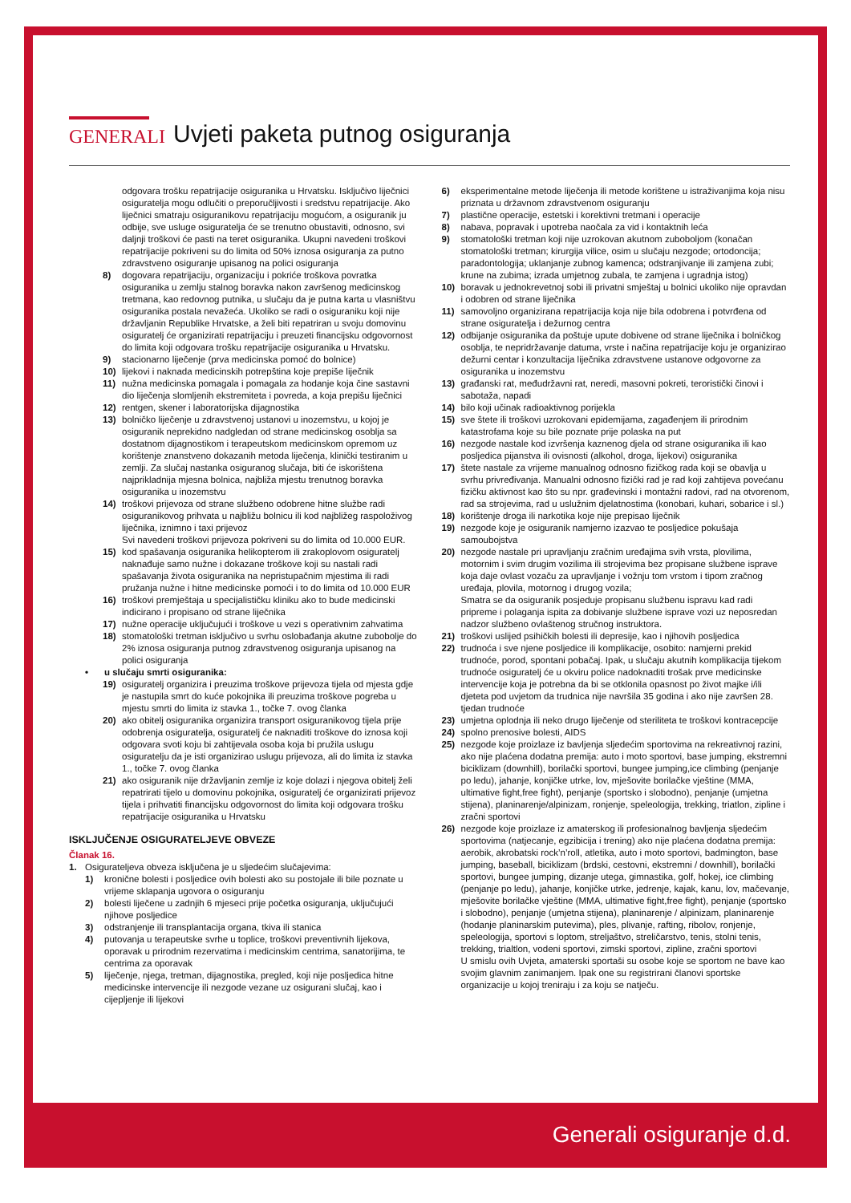GENERALI
Uvjeti paketa putnog osiguranja
odgovara trošku repatrijacije osiguranika u Hrvatsku. Isključivo liječnici osiguratelja mogu odlučiti o preporučljivosti i sredstvu repatrijacije. Ako liječnici smatraju osiguranikovu repatrijaciju mogućom, a osiguranik ju odbije, sve usluge osiguratelja će se trenutno obustaviti, odnosno, svi daljnji troškovi će pasti na teret osiguranika. Ukupni navedeni troškovi repatrijacije pokriveni su do limita od 50% iznosa osiguranja za putno zdravstveno osiguranje upisanog na polici osiguranja
8) dogovara repatrijaciju, organizaciju i pokriće troškova povratka osiguranika u zemlju stalnog boravka nakon završenog medicinskog tretmana, kao redovnog putnika, u slučaju da je putna karta u vlasništvu osiguranika postala nevažeća. Ukoliko se radi o osiguraniku koji nije državljanin Republike Hrvatske, a želi biti repatriran u svoju domovinu osiguratelj će organizirati repatrijaciju i preuzeti financijsku odgovornost do limita koji odgovara trošku repatrijacije osiguranika u Hrvatsku.
9) stacionarno liječenje (prva medicinska pomoć do bolnice)
10) lijekovi i naknada medicinskih potrepština koje prepiše liječnik
11) nužna medicinska pomagala i pomagala za hodanje koja čine sastavni dio liječenja slomljenih ekstremiteta i povreda, a koja prepišu liječnici
12) rentgen, skener i laboratorijska dijagnostika
13) bolničko liječenje u zdravstvenoj ustanovi u inozemstvu, u kojoj je osiguranik neprekidno nadgledan od strane medicinskog osoblja sa dostatnom dijagnostikom i terapeutskom medicinskom opremom uz korištenje znanstveno dokazanih metoda liječenja, klinički testiranim u zemlji. Za slučaj nastanka osiguranog slučaja, biti će iskorištena najprikladnija mjesna bolnica, najbliža mjestu trenutnog boravka osiguranika u inozemstvu
14) troškovi prijevoza od strane službeno odobrene hitne službe radi osiguranikovog prihvata u najbližu bolnicu ili kod najbližeg raspoloživog liječnika, iznimno i taxi prijevoz
Svi navedeni troškovi prijevoza pokriveni su do limita od 10.000 EUR.
15) kod spašavanja osiguranika helikopterom ili zrakoplovom osiguratelj naknađuje samo nužne i dokazane troškove koji su nastali radi spašavanja života osiguranika na nepristupačnim mjestima ili radi pružanja nužne i hitne medicinske pomoći i to do limita od 10.000 EUR
16) troškovi premještaja u specijalističku kliniku ako to bude medicinski indicirano i propisano od strane liječnika
17) nužne operacije uključujući i troškove u vezi s operativnim zahvatima
18) stomatološki tretman isključivo u svrhu oslobađanja akutne zubobolje do 2% iznosa osiguranja putnog zdravstvenog osiguranja upisanog na polici osiguranja
• u slučaju smrti osiguranika:
19) osiguratelj organizira i preuzima troškove prijevoza tijela od mjesta gdje je nastupila smrt do kuće pokojnika ili preuzima troškove pogreba u mjestu smrti do limita iz stavka 1., točke 7. ovog članka
20) ako obitelj osiguranika organizira transport osiguranikovog tijela prije odobrenja osiguratelja, osiguratelj će naknaditi troškove do iznosa koji odgovara svoti koju bi zahtijevala osoba koja bi pružila uslugu osiguratelju da je isti organizirao uslugu prijevoza, ali do limita iz stavka 1., točke 7. ovog članka
21) ako osiguranik nije državljanin zemlje iz koje dolazi i njegova obitelj želi repatrirati tijelo u domovinu pokojnika, osiguratelj će organizirati prijevoz tijela i prihvatiti financijsku odgovornost do limita koji odgovara trošku repatrijacije osiguranika u Hrvatsku
ISKLJUČENJE OSIGURATELJEVE OBVEZE
Članak 16.
1. Osigurateljeva obveza isključena je u sljedećim slučajevima:
1) kronične bolesti i posljedice ovih bolesti ako su postojale ili bile poznate u vrijeme sklapanja ugovora o osiguranju
2) bolesti liječene u zadnjih 6 mjeseci prije početka osiguranja, uključujući njihove posljedice
3) odstranjenje ili transplantacija organa, tkiva ili stanica
4) putovanja u terapeutske svrhe u toplice, troškovi preventivnih lijekova, oporavak u prirodnim rezervatima i medicinskim centrima, sanatorijima, te centrima za oporavak
5) liječenje, njega, tretman, dijagnostika, pregled, koji nije posljedica hitne medicinske intervencije ili nezgode vezane uz osigurani slučaj, kao i cijepljenje ili lijekovi
6) eksperimentalne metode liječenja ili metode korištene u istraživanjima koja nisu priznata u državnom zdravstvenom osiguranju
7) plastične operacije, estetski i korektivni tretmani i operacije
8) nabava, popravak i upotreba naočala za vid i kontaktnih leća
9) stomatološki tretman koji nije uzrokovan akutnom zuboboljom (konačan stomatološki tretman; kirurgija vilice, osim u slučaju nezgode; ortodoncija; paradontologija; uklanjanje zubnog kamenca; odstranjivanje ili zamjena zubi; krune na zubima; izrada umjetnog zubala, te zamjena i ugradnja istog)
10) boravak u jednokrevetnoj sobi ili privatni smještaj u bolnici ukoliko nije opravdan i odobren od strane liječnika
11) samovoljno organizirana repatrijacija koja nije bila odobrena i potvrđena od strane osiguratelja i dežurnog centra
12) odbijanje osiguranika da poštuje upute dobivene od strane liječnika i bolničkog osoblja, te nepridržavanje datuma, vrste i načina repatrijacije koju je organizirao dežurni centar i konzultacija liječnika zdravstvene ustanove odgovorne za osiguranika u inozemstvu
13) građanski rat, međudržavni rat, neredi, masovni pokreti, teroristički činovi i sabotaža, napadi
14) bilo koji učinak radioaktivnog porijekla
15) sve štete ili troškovi uzrokovani epidemijama, zagađenjem ili prirodnim katastrofama koje su bile poznate prije polaska na put
16) nezgode nastale kod izvršenja kaznenog djela od strane osiguranika ili kao posljedica pijanstva ili ovisnosti (alkohol, droga, lijekovi) osiguranika
17) štete nastale za vrijeme manualnog odnosno fizičkog rada koji se obavlja u svrhu privređivanja. Manualni odnosno fizički rad je rad koji zahtijeva povećanu fizičku aktivnost kao što su npr. građevinski i montažni radovi, rad na otvorenom, rad sa strojevima, rad u uslužnim djelatnostima (konobari, kuhari, sobarice i sl.)
18) korištenje droga ili narkotika koje nije prepisao liječnik
19) nezgode koje je osiguranik namjerno izazvao te posljedice pokušaja samoubojstva
20) nezgode nastale pri upravljanju zračnim uređajima svih vrsta, plovilima, motornim i svim drugim vozilima ili strojevima bez propisane službene isprave koja daje ovlast vozaču za upravljanje i vožnju tom vrstom i tipom zračnog uređaja, plovila, motornog i drugog vozila;
Smatra se da osiguranik posjeduje propisanu službenu ispravu kad radi pripreme i polaganja ispita za dobivanje službene isprave vozi uz neposredan nadzor službeno ovlaštenog stručnog instruktora.
21) troškovi uslijed psihičkih bolesti ili depresije, kao i njihovih posljedica
22) trudnoća i sve njene posljedice ili komplikacije, osobito: namjerni prekid trudnoće, porod, spontani pobačaj. Ipak, u slučaju akutnih komplikacija tijekom trudnoće osiguratelj će u okviru police nadoknaditi trošak prve medicinske intervencije koja je potrebna da bi se otklonila opasnost po život majke i/ili djeteta pod uvjetom da trudnica nije navršila 35 godina i ako nije završen 28. tjedan trudnoće
23) umjetna oplodnja ili neko drugo liječenje od steriliteta te troškovi kontracepcije
24) spolno prenosive bolesti, AIDS
25) nezgode koje proizlaze iz bavljenja sljedećim sportovima na rekreativnoj razini, ako nije plaćena dodatna premija: auto i moto sportovi, base jumping, ekstremni biciklizam (downhill), borilački sportovi, bungee jumping,ice climbing (penjanje po ledu), jahanje, konjičke utrke, lov, mješovite borilačke vještine (MMA, ultimative fight,free fight), penjanje (sportsko i slobodno), penjanje (umjetna stijena), planinarenje/alpinizam, ronjenje, speleologija, trekking, triatlon, zipline i zračni sportovi
26) nezgode koje proizlaze iz amaterskog ili profesionalnog bavljenja sljedećim sportovima (natjecanje, egzibicija i trening) ako nije plaćena dodatna premija: aerobik, akrobatski rock’n’roll, atletika, auto i moto sportovi, badmington, base jumping, baseball, biciklizam (brdski, cestovni, ekstremni / downhill), borilački sportovi, bungee jumping, dizanje utega, gimnastika, golf, hokej, ice climbing (penjanje po ledu), jahanje, konjičke utrke, jedrenje, kajak, kanu, lov, mačevanje, mješovite borilačke vještine (MMA, ultimative fight,free fight), penjanje (sportsko i slobodno), penjanje (umjetna stijena), planinarenje / alpinizam, planinarenje (hodanje planinarskim putevima), ples, plivanje, rafting, ribolov, ronjenje, speleologija, sportovi s loptom, streljaštvo, streličarstvo, tenis, stolni tenis, trekking, trialtlon, vodeni sportovi, zimski sportovi, zipline, zračni sportovi
U smislu ovih Uvjeta, amaterski sportaši su osobe koje se sportom ne bave kao svojim glavnim zanimanjem. Ipak one su registrirani članovi sportske organizacije u kojoj treniraju i za koju se natječu.
Generali osiguranje d.d.